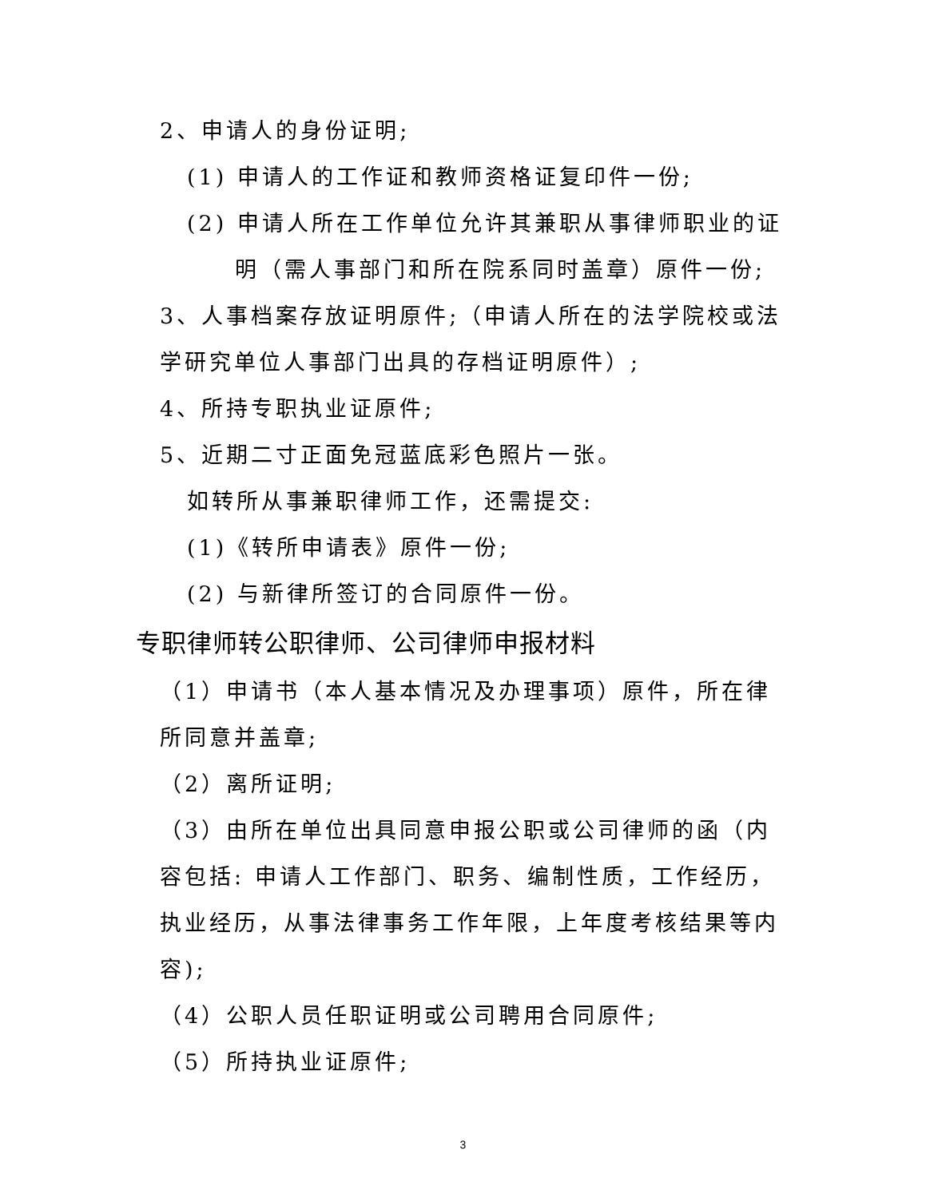2、申请人的身份证明;
(1) 申请人的工作证和教师资格证复印件一份;
(2) 申请人所在工作单位允许其兼职从事律师职业的证
明（需人事部门和所在院系同时盖章）原件一份;
3、人事档案存放证明原件;（申请人所在的法学院校或法学研究单位人事部门出具的存档证明原件）;
4、所持专职执业证原件;
5、近期二寸正面免冠蓝底彩色照片一张。
如转所从事兼职律师工作，还需提交:
(1)《转所申请表》原件一份;
(2) 与新律所签订的合同原件一份。
专职律师转公职律师、公司律师申报材料
（1）申请书（本人基本情况及办理事项）原件，所在律所同意并盖章;
（2）离所证明;
（3）由所在单位出具同意申报公职或公司律师的函（内容包括: 申请人工作部门、职务、编制性质，工作经历，执业经历，从事法律事务工作年限，上年度考核结果等内容);
（4）公职人员任职证明或公司聘用合同原件;
（5）所持执业证原件;
3